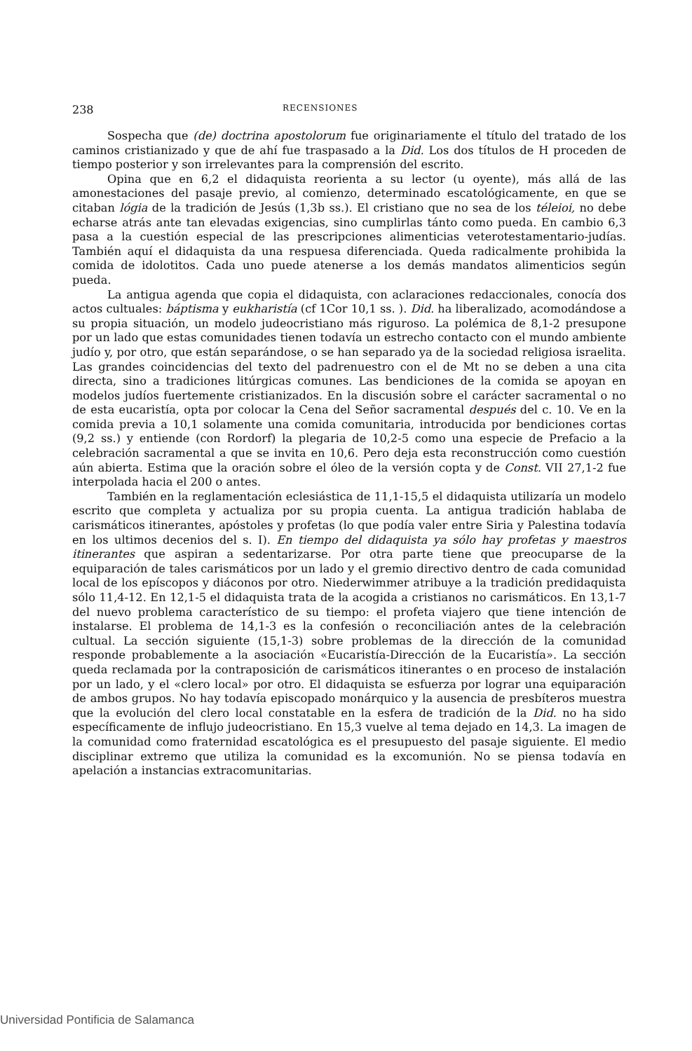238 RECENSIONES
Sospecha que (de) doctrina apostolorum fue originariamente el título del tratado de los caminos cristianizado y que de ahí fue traspasado a la Did. Los dos títulos de H proceden de tiempo posterior y son irrelevantes para la comprensión del escrito.
Opina que en 6,2 el didaquista reorienta a su lector (u oyente), más allá de las amonestaciones del pasaje previo, al comienzo, determinado escatológicamente, en que se citaban lógia de la tradición de Jesús (1,3b ss.). El cristiano que no sea de los téleioi, no debe echarse atrás ante tan elevadas exigencias, sino cumplirlas tánto como pueda. En cambio 6,3 pasa a la cuestión especial de las prescripciones alimenticias veterotestamentario-judías. También aquí el didaquista da una respuesa diferenciada. Queda radicalmente prohibida la comida de idolotitos. Cada uno puede atenerse a los demás mandatos alimenticios según pueda.
La antigua agenda que copia el didaquista, con aclaraciones redaccionales, conocía dos actos cultuales: báptisma y eukharistía (cf 1Cor 10,1 ss. ). Did. ha liberalizado, acomodándose a su propia situación, un modelo judeocristiano más riguroso. La polémica de 8,1-2 presupone por un lado que estas comunidades tienen todavía un estrecho contacto con el mundo ambiente judío y, por otro, que están separándose, o se han separado ya de la sociedad religiosa israelita. Las grandes coincidencias del texto del padrenuestro con el de Mt no se deben a una cita directa, sino a tradiciones litúrgicas comunes. Las bendiciones de la comida se apoyan en modelos judíos fuertemente cristianizados. En la discusión sobre el carácter sacramental o no de esta eucaristía, opta por colocar la Cena del Señor sacramental después del c. 10. Ve en la comida previa a 10,1 solamente una comida comunitaria, introducida por bendiciones cortas (9,2 ss.) y entiende (con Rordorf) la plegaria de 10,2-5 como una especie de Prefacio a la celebración sacramental a que se invita en 10,6. Pero deja esta reconstrucción como cuestión aún abierta. Estima que la oración sobre el óleo de la versión copta y de Const. VII 27,1-2 fue interpolada hacia el 200 o antes.
También en la reglamentación eclesiástica de 11,1-15,5 el didaquista utilizaría un modelo escrito que completa y actualiza por su propia cuenta. La antigua tradición hablaba de carismáticos itinerantes, apóstoles y profetas (lo que podía valer entre Siria y Palestina todavía en los ultimos decenios del s. I). En tiempo del didaquista ya sólo hay profetas y maestros itinerantes que aspiran a sedentarizarse. Por otra parte tiene que preocuparse de la equiparación de tales carismáticos por un lado y el gremio directivo dentro de cada comunidad local de los epíscopos y diáconos por otro. Niederwimmer atribuye a la tradición predidaquista sólo 11,4-12. En 12,1-5 el didaquista trata de la acogida a cristianos no carismáticos. En 13,1-7 del nuevo problema característico de su tiempo: el profeta viajero que tiene intención de instalarse. El problema de 14,1-3 es la confesión o reconciliación antes de la celebración cultual. La sección siguiente (15,1-3) sobre problemas de la dirección de la comunidad responde probablemente a la asociación «Eucaristía-Dirección de la Eucaristía». La sección queda reclamada por la contraposición de carismáticos itinerantes o en proceso de instalación por un lado, y el «clero local» por otro. El didaquista se esfuerza por lograr una equiparación de ambos grupos. No hay todavía episcopado monárquico y la ausencia de presbíteros muestra que la evolución del clero local constatable en la esfera de tradición de la Did. no ha sido específicamente de influjo judeocristiano. En 15,3 vuelve al tema dejado en 14,3. La imagen de la comunidad como fraternidad escatológica es el presupuesto del pasaje siguiente. El medio disciplinar extremo que utiliza la comunidad es la excomunión. No se piensa todavía en apelación a instancias extracomunitarias.
Universidad Pontificia de Salamanca